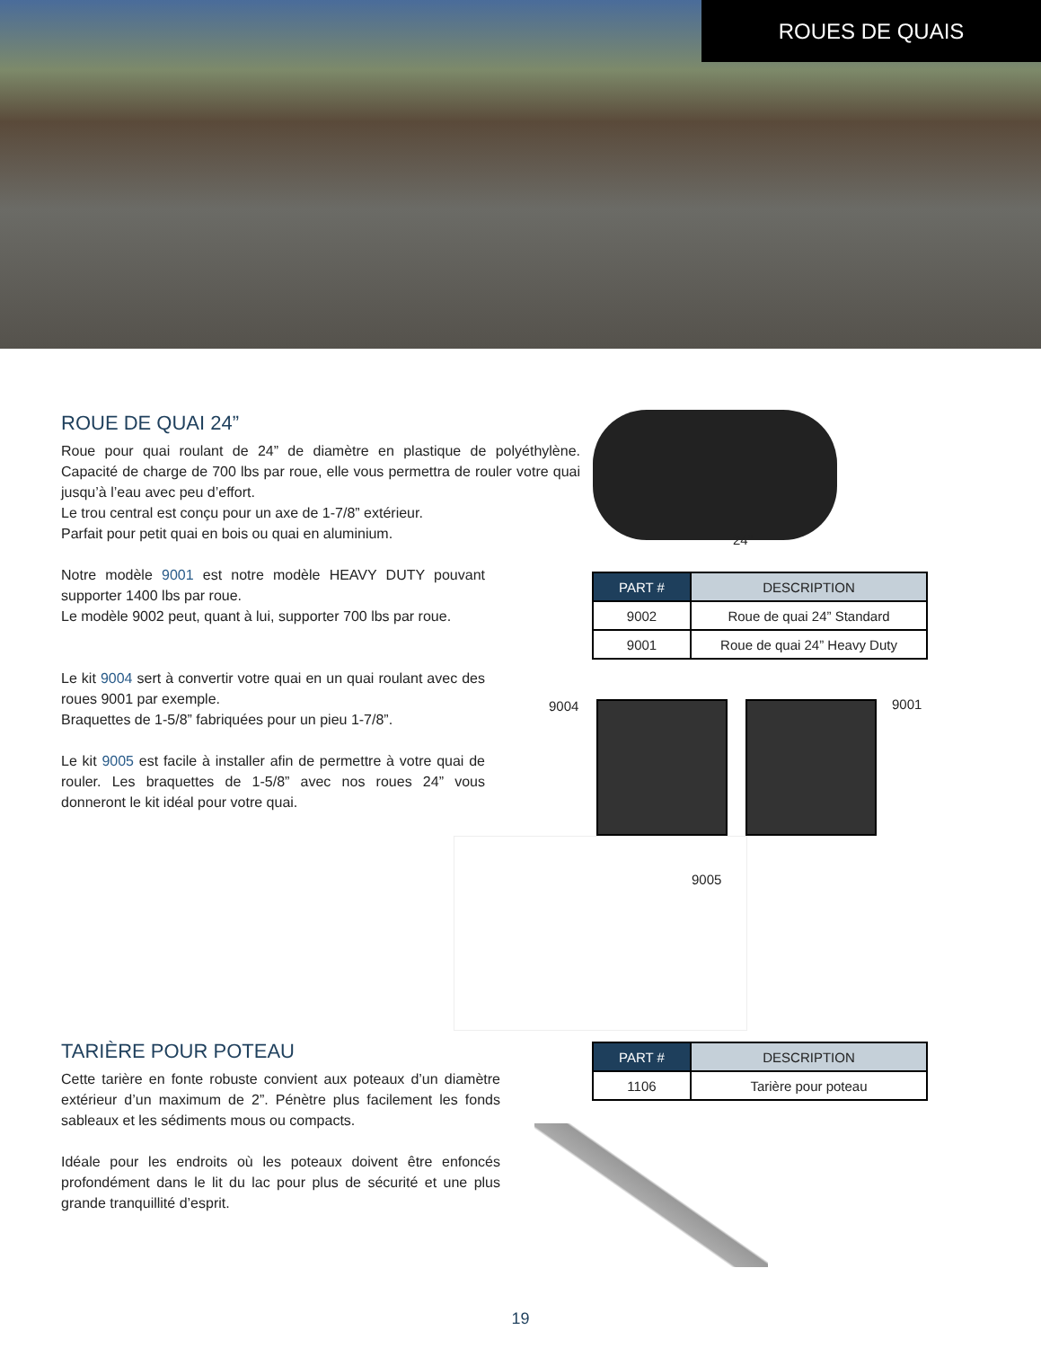ROUES DE QUAIS
ROUE DE QUAI 24”
Roue pour quai roulant de 24” de diamètre en plastique de polyéthylène. Capacité de charge de 700 lbs par roue, elle vous permettra de rouler votre quai jusqu’à l’eau avec peu d’effort.
Le trou central est conçu pour un axe de 1-7/8” extérieur.
Parfait pour petit quai en bois ou quai en aluminium.
Notre modèle 9001 est notre modèle HEAVY DUTY pouvant supporter 1400 lbs par roue.
Le modèle 9002 peut, quant à lui, supporter 700 lbs par roue.
Le kit 9004 sert à convertir votre quai en un quai roulant avec des roues 9001 par exemple.
Braquettes de 1-5/8” fabriquées pour un pieu 1-7/8”.
Le kit 9005 est facile à installer afin de permettre à votre quai de rouler. Les braquettes de 1-5/8” avec nos roues 24” vous donneront le kit idéal pour votre quai.
24"
| PART # | DESCRIPTION |
| --- | --- |
| 9002 | Roue de quai 24” Standard |
| 9001 | Roue de quai 24” Heavy Duty |
9004 9001
9005
TARIÈRE POUR POTEAU
Cette tarière en fonte robuste convient aux poteaux d’un diamètre extérieur d’un maximum de 2”. Pénètre plus facilement les fonds sableaux et les sédiments mous ou compacts.
Idéale pour les endroits où les poteaux doivent être enfoncés profondément dans le lit du lac pour plus de sécurité et une plus grande tranquillité d’esprit.
| PART # | DESCRIPTION |
| --- | --- |
| 1106 | Tarière pour poteau |
19